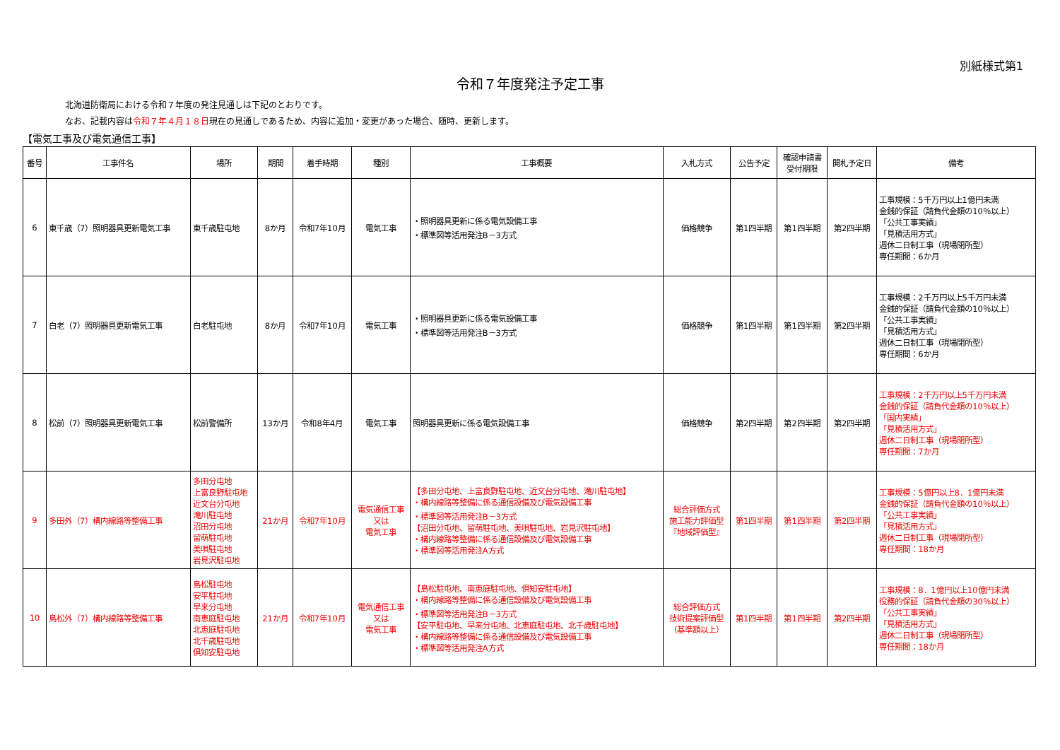別紙様式第1
令和７年度発注予定工事
北海道防衛局における令和７年度の発注見通しは下記のとおりです。
なお、記載内容は令和７年４月１８日現在の見通しであるため、内容に追加・変更があった場合、随時、更新します。
【電気工事及び電気通信工事】
| 番号 | 工事件名 | 場所 | 期間 | 着手時期 | 種別 | 工事概要 | 入札方式 | 公告予定 | 確認申請書 受付期限 | 開札予定日 | 備考 |
| --- | --- | --- | --- | --- | --- | --- | --- | --- | --- | --- | --- |
| 6 | 東千歳（7）照明器具更新電気工事 | 東千歳駐屯地 | 8か月 | 令和7年10月 | 電気工事 | ・照明器具更新に係る電気設備工事 ・標準図等活用発注B－3方式 | 価格競争 | 第1四半期 | 第1四半期 | 第2四半期 | 工事規模：5千万円以上1億円未満 金銭的保証（請負代金額の10％以上） 「公共工事実績」 「見積活用方式」 週休二日制工事（現場閉所型） 専任期間：6か月 |
| 7 | 白老（7）照明器具更新電気工事 | 白老駐屯地 | 8か月 | 令和7年10月 | 電気工事 | ・照明器具更新に係る電気設備工事 ・標準図等活用発注B－3方式 | 価格競争 | 第1四半期 | 第1四半期 | 第2四半期 | 工事規模：2千万円以上5千万円未満 金銭的保証（請負代金額の10％以上） 「公共工事実績」 「見積活用方式」 週休二日制工事（現場閉所型） 専任期間：6か月 |
| 8 | 松前（7）照明器具更新電気工事 | 松前警備所 | 13か月 | 令和8年4月 | 電気工事 | 照明器具更新に係る電気設備工事 | 価格競争 | 第2四半期 | 第2四半期 | 第2四半期 | 工事規模：2千万円以上5千万円未満 金銭的保証（請負代金額の10％以上） 「国内実績」 「見積活用方式」 週休二日制工事（現場閉所型） 専任期間：7か月 |
| 9 | 多田外（7）構内線路等整備工事 | 多田分屯地 上富良野駐屯地 近文台分屯地 滝川駐屯地 沼田分屯地 留萌駐屯地 美唄駐屯地 岩見沢駐屯地 | 21か月 | 令和7年10月 | 電気通信工事 又は 電気工事 | 【多田分屯地、上富良野駐屯地、近文台分屯地、滝川駐屯地】 ・構内線路等整備に係る通信設備及び電気設備工事 ・標準図等活用発注B－3方式 【沼田分屯地、留萌駐屯地、美唄駐屯地、岩見沢駐屯地】 ・構内線路等整備に係る通信設備及び電気設備工事 ・標準図等活用発注A方式 | 総合評価方式 施工能力評価型 『地域評価型』 | 第1四半期 | 第1四半期 | 第2四半期 | 工事規模：5億円以上8．1億円未満 金銭的保証（請負代金額の10％以上） 「公共工事実績」 「見積活用方式」 週休二日制工事（現場閉所型） 専任期間：18か月 |
| 10 | 島松外（7）構内線路等整備工事 | 島松駐屯地 安平駐屯地 早来分屯地 南恵庭駐屯地 北恵庭駐屯地 北千歳駐屯地 倶知安駐屯地 | 21か月 | 令和7年10月 | 電気通信工事 又は 電気工事 | 【島松駐屯地、南恵庭駐屯地、倶知安駐屯地】 ・構内線路等整備に係る通信設備及び電気設備工事 ・標準図等活用発注B－3方式 【安平駐屯地、早来分屯地、北恵庭駐屯地、北千歳駐屯地】 ・構内線路等整備に係る通信設備及び電気設備工事 ・標準図等活用発注A方式 | 総合評価方式 技術提案評価型 （基準額以上） | 第1四半期 | 第1四半期 | 第2四半期 | 工事規模：8．1億円以上10億円未満 役務的保証（請負代金額の30％以上） 「公共工事実績」 「見積活用方式」 週休二日制工事（現場閉所型） 専任期間：18か月 |